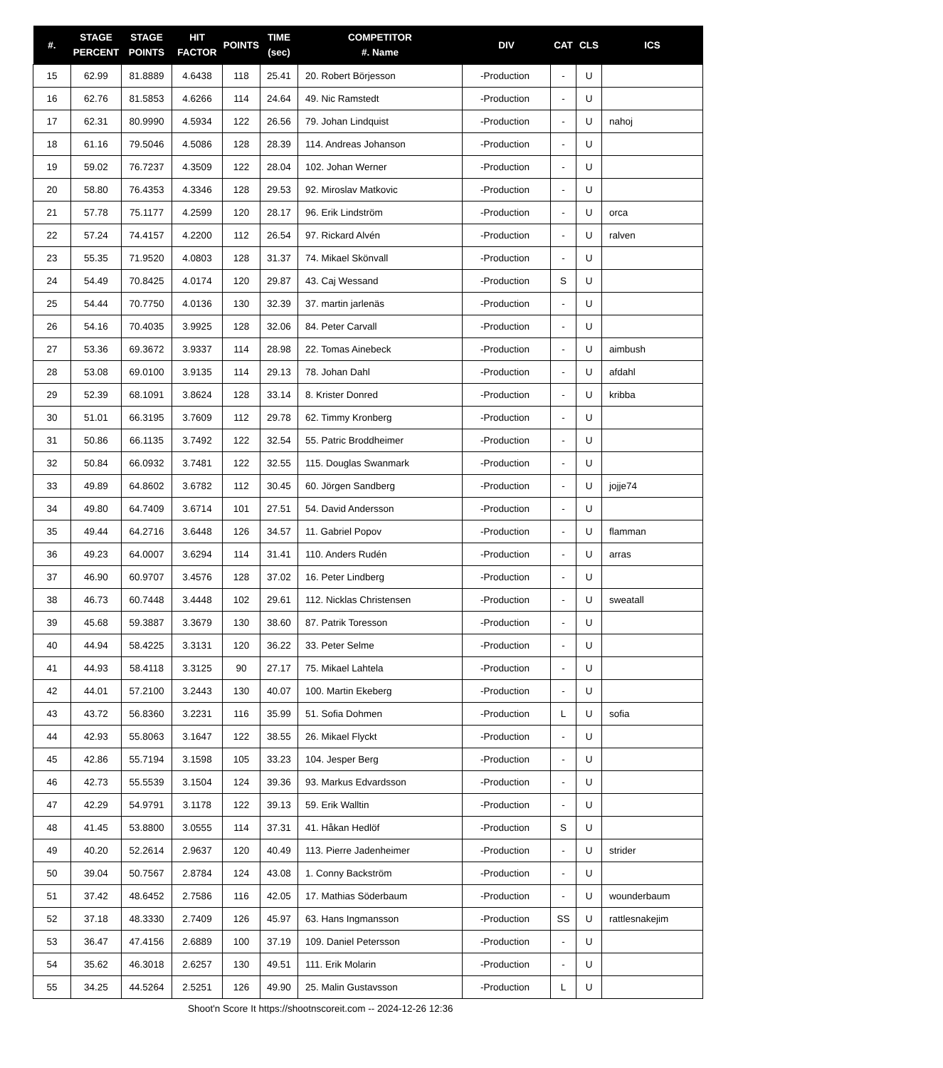| #. | STAGE PERCENT | STAGE POINTS | HIT FACTOR | POINTS | TIME (sec) | COMPETITOR #. Name | DIV | CAT | CLS | ICS |
| --- | --- | --- | --- | --- | --- | --- | --- | --- | --- | --- |
| 15 | 62.99 | 81.8889 | 4.6438 | 118 | 25.41 | 20. Robert Börjesson | -Production | - | U | |
| 16 | 62.76 | 81.5853 | 4.6266 | 114 | 24.64 | 49. Nic Ramstedt | -Production | - | U | |
| 17 | 62.31 | 80.9990 | 4.5934 | 122 | 26.56 | 79. Johan Lindquist | -Production | - | U | nahoj |
| 18 | 61.16 | 79.5046 | 4.5086 | 128 | 28.39 | 114. Andreas Johanson | -Production | - | U | |
| 19 | 59.02 | 76.7237 | 4.3509 | 122 | 28.04 | 102. Johan Werner | -Production | - | U | |
| 20 | 58.80 | 76.4353 | 4.3346 | 128 | 29.53 | 92. Miroslav Matkovic | -Production | - | U | |
| 21 | 57.78 | 75.1177 | 4.2599 | 120 | 28.17 | 96. Erik Lindström | -Production | - | U | orca |
| 22 | 57.24 | 74.4157 | 4.2200 | 112 | 26.54 | 97. Rickard Alvén | -Production | - | U | ralven |
| 23 | 55.35 | 71.9520 | 4.0803 | 128 | 31.37 | 74. Mikael Skönvall | -Production | - | U | |
| 24 | 54.49 | 70.8425 | 4.0174 | 120 | 29.87 | 43. Caj Wessand | -Production | S | U | |
| 25 | 54.44 | 70.7750 | 4.0136 | 130 | 32.39 | 37. martin jarlenäs | -Production | - | U | |
| 26 | 54.16 | 70.4035 | 3.9925 | 128 | 32.06 | 84. Peter Carvall | -Production | - | U | |
| 27 | 53.36 | 69.3672 | 3.9337 | 114 | 28.98 | 22. Tomas Ainebeck | -Production | - | U | aimbush |
| 28 | 53.08 | 69.0100 | 3.9135 | 114 | 29.13 | 78. Johan Dahl | -Production | - | U | afdahl |
| 29 | 52.39 | 68.1091 | 3.8624 | 128 | 33.14 | 8. Krister Donred | -Production | - | U | kribba |
| 30 | 51.01 | 66.3195 | 3.7609 | 112 | 29.78 | 62. Timmy Kronberg | -Production | - | U | |
| 31 | 50.86 | 66.1135 | 3.7492 | 122 | 32.54 | 55. Patric Broddheimer | -Production | - | U | |
| 32 | 50.84 | 66.0932 | 3.7481 | 122 | 32.55 | 115. Douglas Swanmark | -Production | - | U | |
| 33 | 49.89 | 64.8602 | 3.6782 | 112 | 30.45 | 60. Jörgen Sandberg | -Production | - | U | jojje74 |
| 34 | 49.80 | 64.7409 | 3.6714 | 101 | 27.51 | 54. David Andersson | -Production | - | U | |
| 35 | 49.44 | 64.2716 | 3.6448 | 126 | 34.57 | 11. Gabriel Popov | -Production | - | U | flamman |
| 36 | 49.23 | 64.0007 | 3.6294 | 114 | 31.41 | 110. Anders Rudén | -Production | - | U | arras |
| 37 | 46.90 | 60.9707 | 3.4576 | 128 | 37.02 | 16. Peter Lindberg | -Production | - | U | |
| 38 | 46.73 | 60.7448 | 3.4448 | 102 | 29.61 | 112. Nicklas Christensen | -Production | - | U | sweatall |
| 39 | 45.68 | 59.3887 | 3.3679 | 130 | 38.60 | 87. Patrik Toresson | -Production | - | U | |
| 40 | 44.94 | 58.4225 | 3.3131 | 120 | 36.22 | 33. Peter Selme | -Production | - | U | |
| 41 | 44.93 | 58.4118 | 3.3125 | 90 | 27.17 | 75. Mikael Lahtela | -Production | - | U | |
| 42 | 44.01 | 57.2100 | 3.2443 | 130 | 40.07 | 100. Martin Ekeberg | -Production | - | U | |
| 43 | 43.72 | 56.8360 | 3.2231 | 116 | 35.99 | 51. Sofia Dohmen | -Production | L | U | sofia |
| 44 | 42.93 | 55.8063 | 3.1647 | 122 | 38.55 | 26. Mikael Flyckt | -Production | - | U | |
| 45 | 42.86 | 55.7194 | 3.1598 | 105 | 33.23 | 104. Jesper Berg | -Production | - | U | |
| 46 | 42.73 | 55.5539 | 3.1504 | 124 | 39.36 | 93. Markus Edvardsson | -Production | - | U | |
| 47 | 42.29 | 54.9791 | 3.1178 | 122 | 39.13 | 59. Erik Walltin | -Production | - | U | |
| 48 | 41.45 | 53.8800 | 3.0555 | 114 | 37.31 | 41. Håkan Hedlöf | -Production | S | U | |
| 49 | 40.20 | 52.2614 | 2.9637 | 120 | 40.49 | 113. Pierre Jadenheimer | -Production | - | U | strider |
| 50 | 39.04 | 50.7567 | 2.8784 | 124 | 43.08 | 1. Conny Backström | -Production | - | U | |
| 51 | 37.42 | 48.6452 | 2.7586 | 116 | 42.05 | 17. Mathias Söderbaum | -Production | - | U | wounderbaum |
| 52 | 37.18 | 48.3330 | 2.7409 | 126 | 45.97 | 63. Hans Ingmansson | -Production | SS | U | rattlesnakejim |
| 53 | 36.47 | 47.4156 | 2.6889 | 100 | 37.19 | 109. Daniel Petersson | -Production | - | U | |
| 54 | 35.62 | 46.3018 | 2.6257 | 130 | 49.51 | 111. Erik Molarin | -Production | - | U | |
| 55 | 34.25 | 44.5264 | 2.5251 | 126 | 49.90 | 25. Malin Gustavsson | -Production | L | U | |
Shoot'n Score It https://shootnscoreit.com -- 2024-12-26 12:36